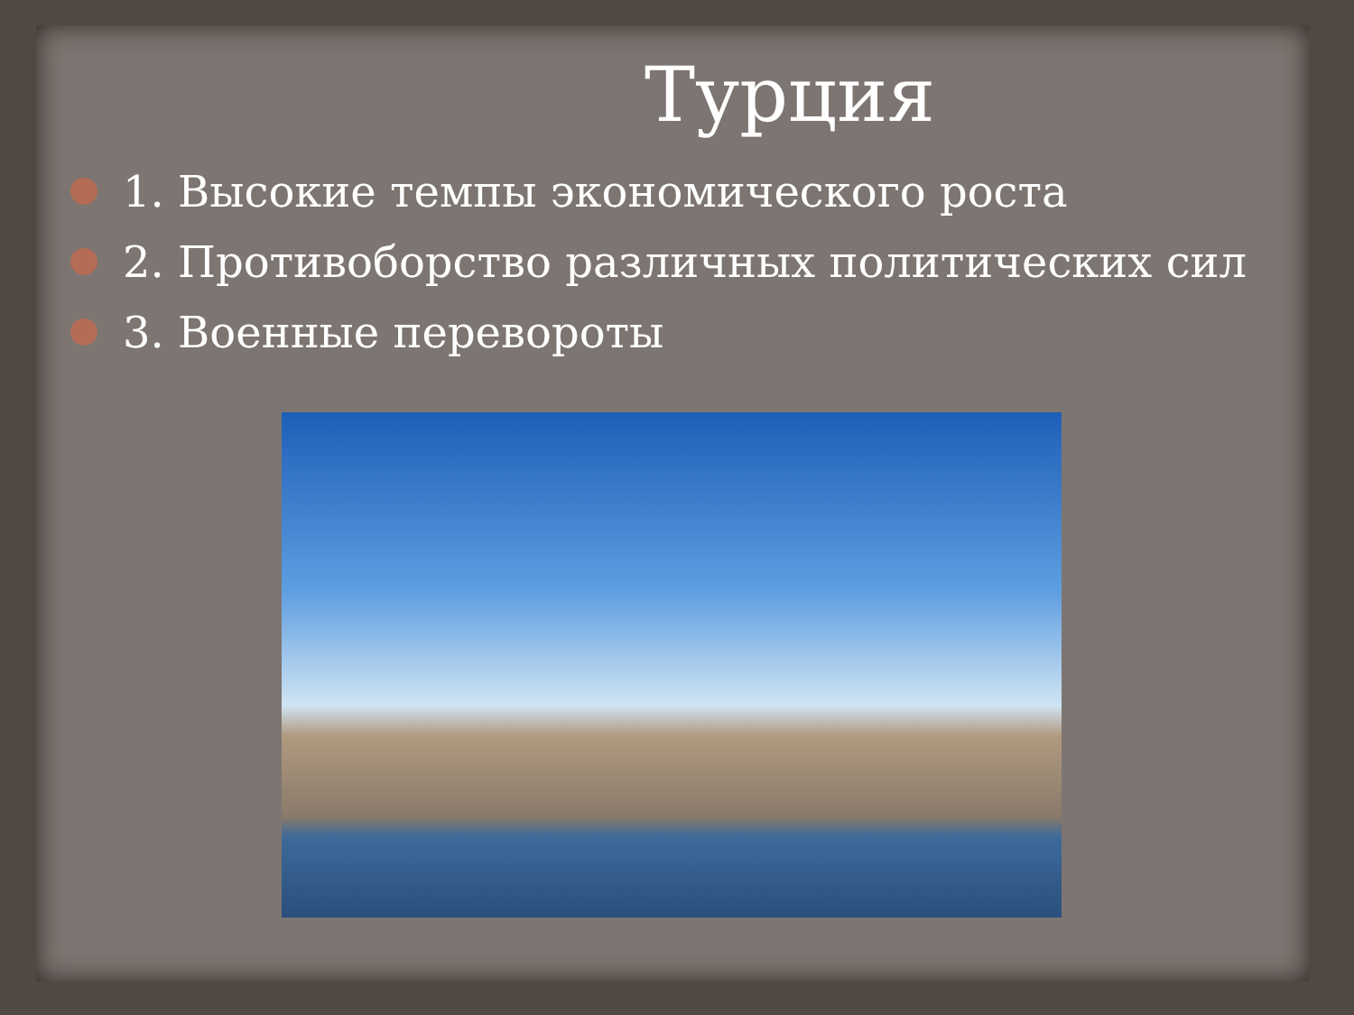Турция
1. Высокие темпы экономического роста
2. Противоборство различных политических сил
3. Военные перевороты